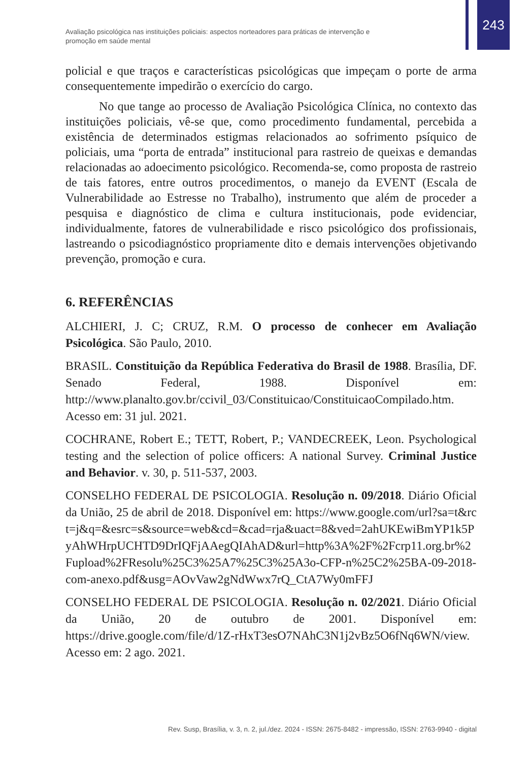243
Avaliação psicológica nas instituições policiais: aspectos norteadores para práticas de intervenção e promoção em saúde mental
policial e que traços e características psicológicas que impeçam o porte de arma consequentemente impedirão o exercício do cargo.
No que tange ao processo de Avaliação Psicológica Clínica, no contexto das instituições policiais, vê-se que, como procedimento fundamental, percebida a existência de determinados estigmas relacionados ao sofrimento psíquico de policiais, uma “porta de entrada” institucional para rastreio de queixas e demandas relacionadas ao adoecimento psicológico. Recomenda-se, como proposta de rastreio de tais fatores, entre outros procedimentos, o manejo da EVENT (Escala de Vulnerabilidade ao Estresse no Trabalho), instrumento que além de proceder a pesquisa e diagnóstico de clima e cultura institucionais, pode evidenciar, individualmente, fatores de vulnerabilidade e risco psicológico dos profissionais, lastreando o psicodiagnóstico propriamente dito e demais intervenções objetivando prevenção, promoção e cura.
6. REFERÊNCIAS
ALCHIERI, J. C; CRUZ, R.M. O processo de conhecer em Avaliação Psicológica. São Paulo, 2010.
BRASIL. Constituição da República Federativa do Brasil de 1988. Brasília, DF. Senado Federal, 1988. Disponível em: http://www.planalto.gov.br/ccivil_03/Constituicao/ConstituicaoCompilado.htm. Acesso em: 31 jul. 2021.
COCHRANE, Robert E.; TETT, Robert, P.; VANDECREEK, Leon. Psychological testing and the selection of police officers: A national Survey. Criminal Justice and Behavior. v. 30, p. 511-537, 2003.
CONSELHO FEDERAL DE PSICOLOGIA. Resolução n. 09/2018. Diário Oficial da União, 25 de abril de 2018. Disponível em: https://www.google.com/url?sa=t&rct=j&q=&esrc=s&source=web&cd=&cad=rja&uact=8&ved=2ahUKEwiBmYP1k5PyAhWHrpUCHTD9DrIQFjAAegQIAhAD&url=http%3A%2F%2Fcrp11.org.br%2Fupload%2FResolu%25C3%25A7%25C3%25A3o-CFP-n%25C2%25BA-09-2018-com-anexo.pdf&usg=AOvVaw2gNdWwx7rQ_CtA7Wy0mFFJ
CONSELHO FEDERAL DE PSICOLOGIA. Resolução n. 02/2021. Diário Oficial da União, 20 de outubro de 2001. Disponível em: https://drive.google.com/file/d/1Z-rHxT3esO7NAhC3N1j2vBz5O6fNq6WN/view. Acesso em: 2 ago. 2021.
Rev. Susp, Brasília, v. 3, n. 2, jul./dez. 2024 - ISSN: 2675-8482 - impressão, ISSN: 2763-9940 - digital